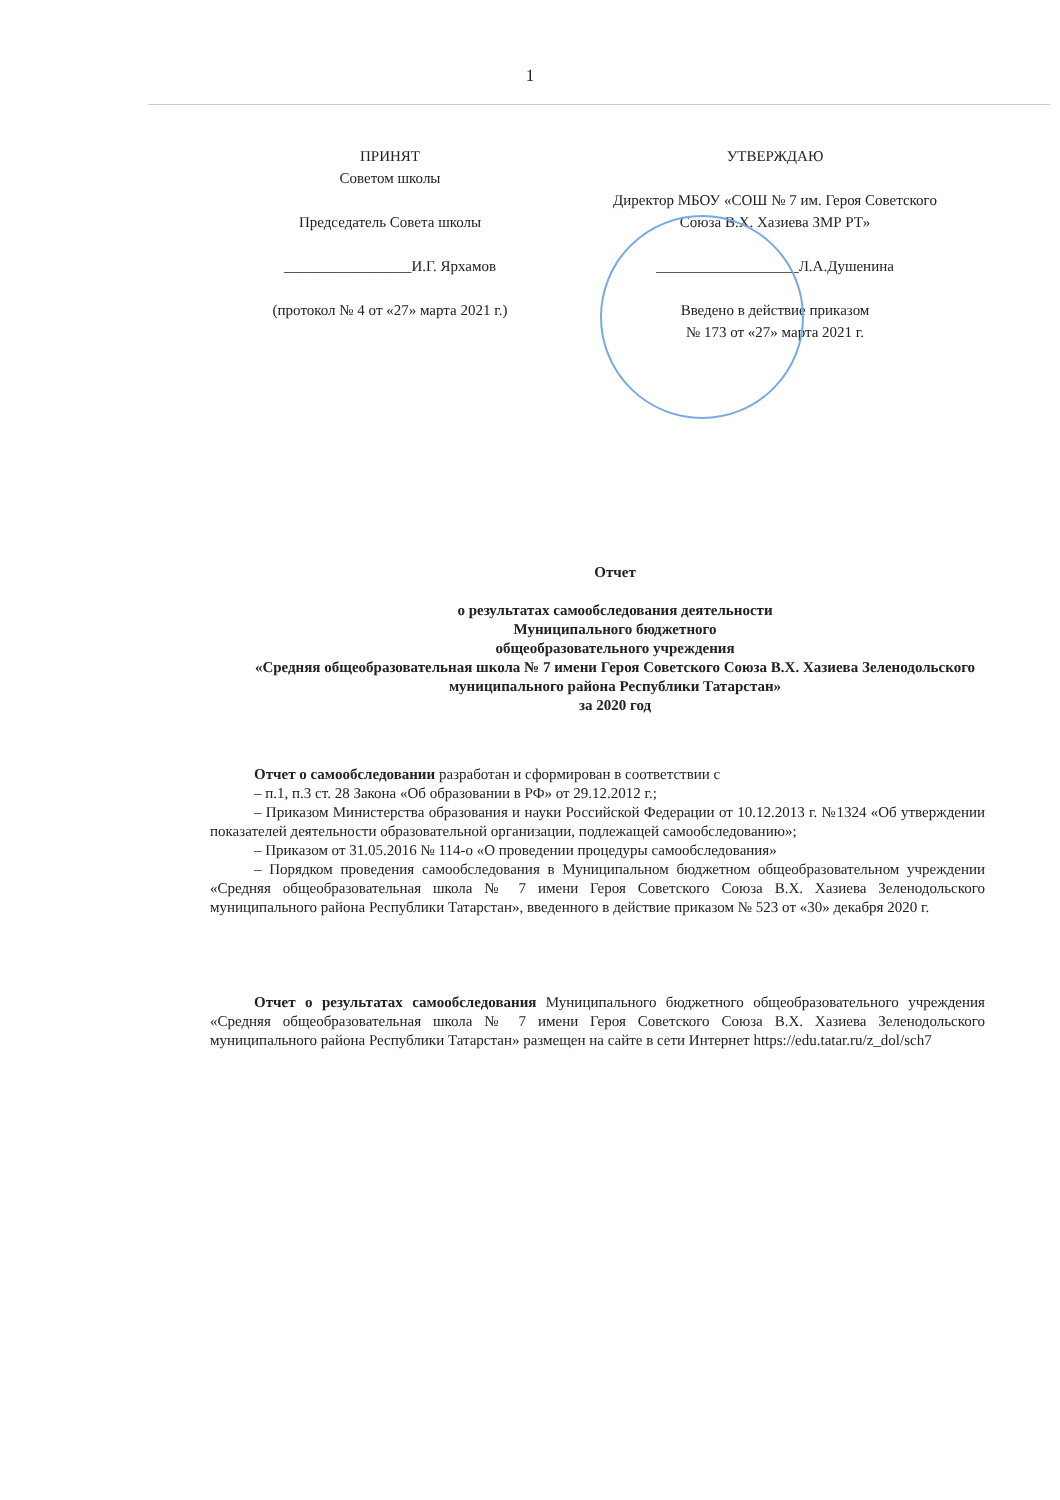1
ПРИНЯТ
Советом школы
Председатель Совета школы
_________________И.Г. Ярхамов
(протокол № 4 от «27» марта 2021 г.)
УТВЕРЖДАЮ
Директор МБОУ «СОШ № 7 им. Героя Советского Союза В.Х. Хазиева ЗМР РТ»
___________________Л.А.Душенина
Введено в действие приказом
№ 173 от «27» марта 2021 г.
Отчет
о результатах самообследования деятельности
Муниципального бюджетного
общеобразовательного учреждения
«Средняя общеобразовательная школа № 7 имени Героя Советского Союза В.Х. Хазиева Зеленодольского муниципального района Республики Татарстан»
за 2020 год
Отчет о самообследовании разработан и сформирован в соответствии с
– п.1, п.3 ст. 28 Закона «Об образовании в РФ» от 29.12.2012 г.;
– Приказом Министерства образования и науки Российской Федерации от 10.12.2013 г. №1324 «Об утверждении показателей деятельности образовательной организации, подлежащей самообследованию»;
– Приказом от 31.05.2016 № 114-о «О проведении процедуры самообследования»
– Порядком проведения самообследования в Муниципальном бюджетном общеобразовательном учреждении «Средняя общеобразовательная школа № 7 имени Героя Советского Союза В.Х. Хазиева Зеленодольского муниципального района Республики Татарстан», введенного в действие приказом № 523 от «30» декабря 2020 г.
Отчет о результатах самообследования Муниципального бюджетного общеобразовательного учреждения «Средняя общеобразовательная школа № 7 имени Героя Советского Союза В.Х. Хазиева Зеленодольского муниципального района Республики Татарстан» размещен на сайте в сети Интернет https://edu.tatar.ru/z_dol/sch7